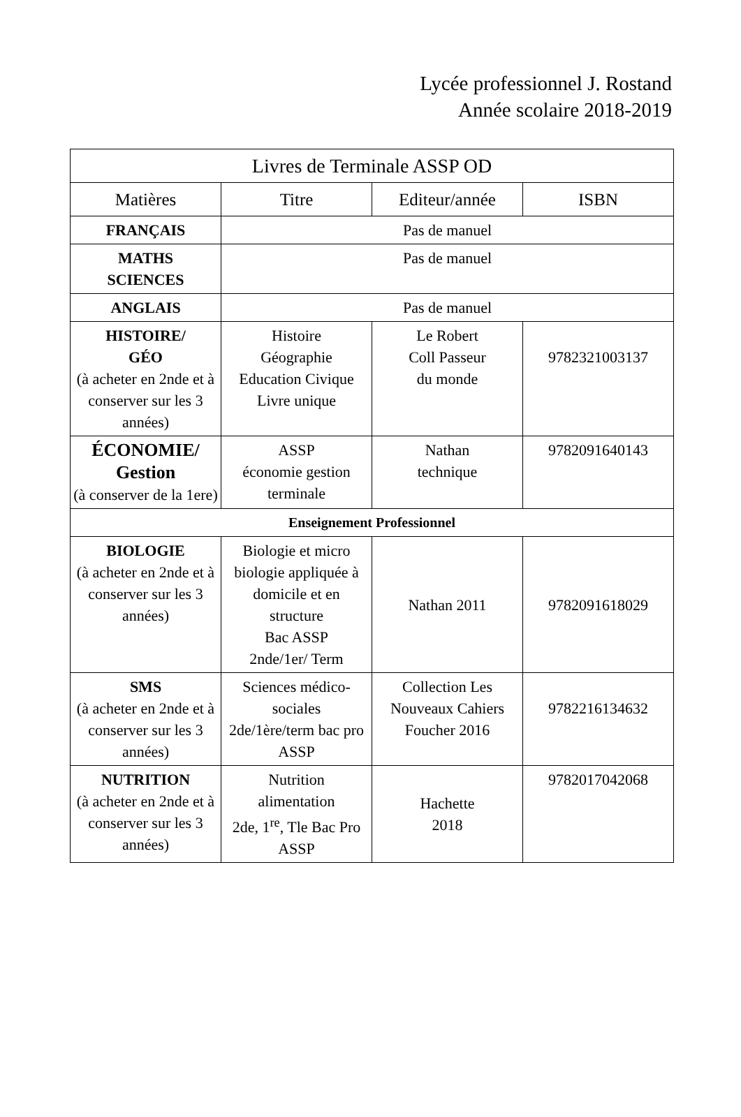Lycée professionnel J. Rostand
Année scolaire 2018-2019
| Livres de Terminale ASSP OD | | | |
| --- | --- | --- | --- |
| Matières | Titre | Editeur/année | ISBN |
| FRANÇAIS | Pas de manuel | | |
| MATHS SCIENCES | Pas de manuel | | |
| ANGLAIS | Pas de manuel | | |
| HISTOIRE/ GÉO (à acheter en 2nde et à conserver sur les 3 années) | Histoire Géographie Education Civique Livre unique | Le Robert Coll Passeur du monde | 9782321003137 |
| ÉCONOMIE/ Gestion (à conserver de la 1ere) | ASSP économie gestion terminale | Nathan technique | 9782091640143 |
| Enseignement Professionnel | | | |
| BIOLOGIE (à acheter en 2nde et à conserver sur les 3 années) | Biologie et micro biologie appliquée à domicile et en structure Bac ASSP 2nde/1er/ Term | Nathan 2011 | 9782091618029 |
| SMS (à acheter en 2nde et à conserver sur les 3 années) | Sciences médico-sociales 2de/1ère/term bac pro ASSP | Collection Les Nouveaux Cahiers Foucher 2016 | 9782216134632 |
| NUTRITION (à acheter en 2nde et à conserver sur les 3 années) | Nutrition alimentation 2de, 1<sup>re</sup>, Tle Bac Pro ASSP | Hachette 2018 | 9782017042068 |